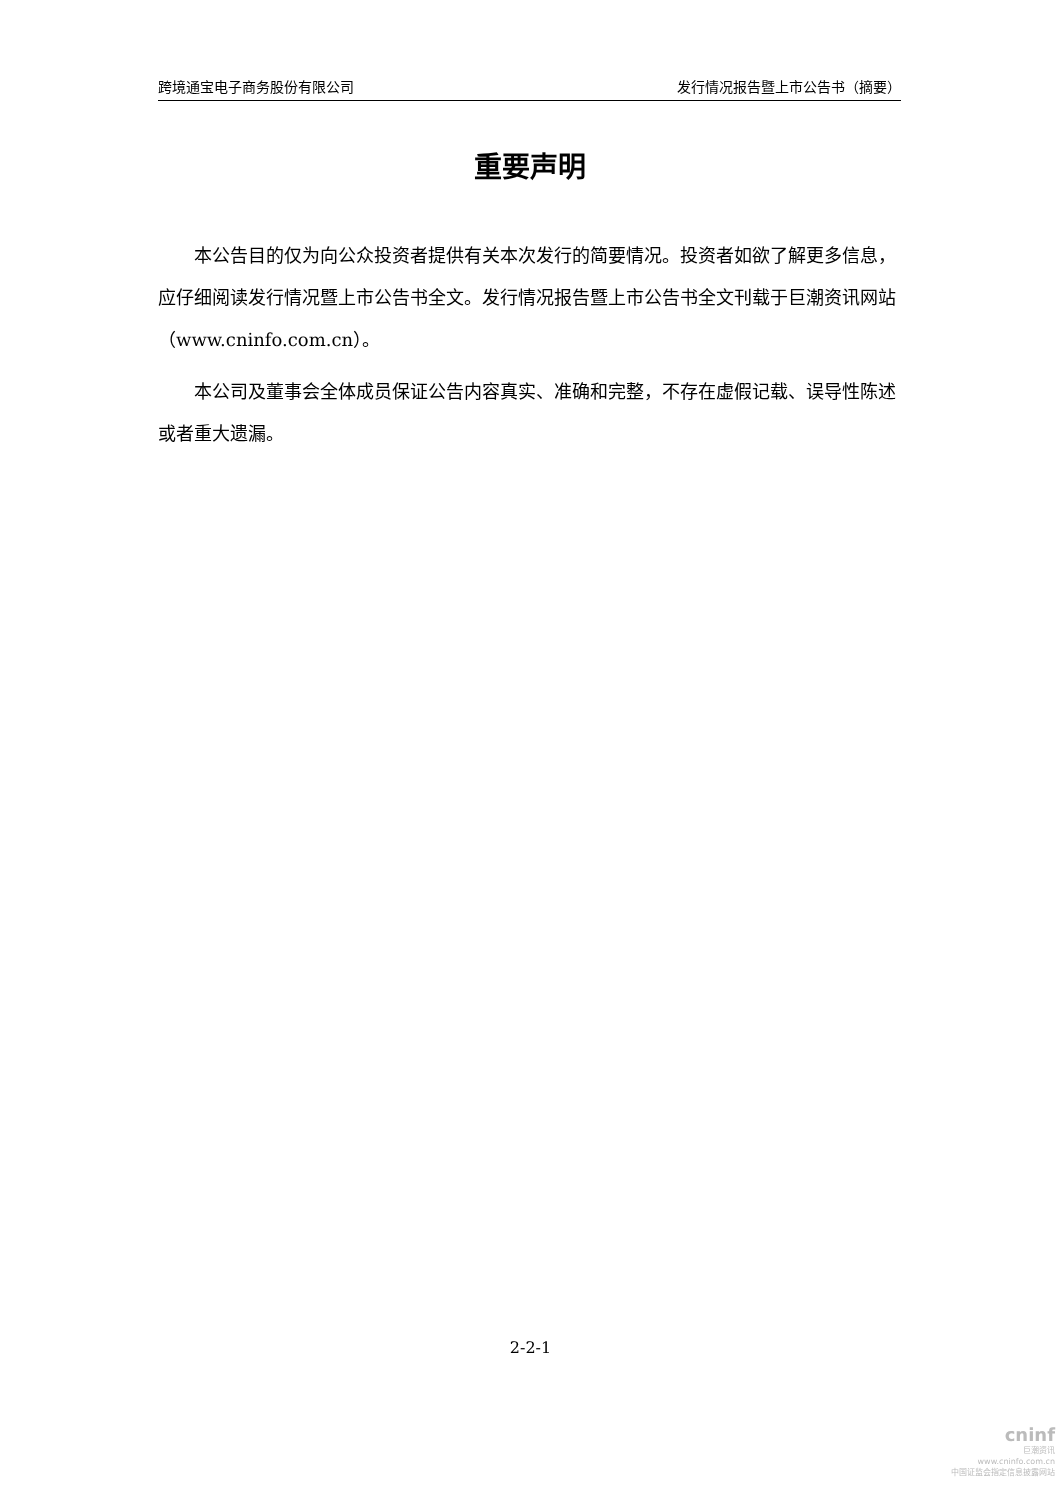跨境通宝电子商务股份有限公司 发行情况报告暨上市公告书（摘要）
重要声明
本公告目的仅为向公众投资者提供有关本次发行的简要情况。投资者如欲了解更多信息，应仔细阅读发行情况暨上市公告书全文。发行情况报告暨上市公告书全文刊载于巨潮资讯网站（www.cninfo.com.cn）。
本公司及董事会全体成员保证公告内容真实、准确和完整，不存在虚假记载、误导性陈述或者重大遗漏。
2-2-1
cninf
巨潮资讯
www.cninfo.com.cn
中国证监会指定信息披露网站